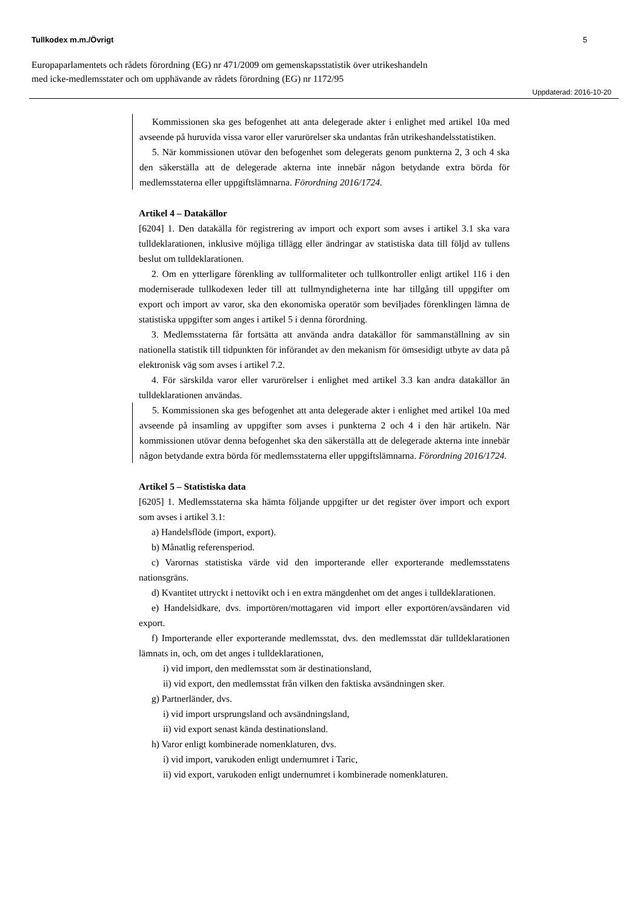Tullkodex m.m./Övrigt 5
Europaparlamentets och rådets förordning (EG) nr 471/2009 om gemenskapsstatistik över utrikeshandeln
med icke-medlemsstater och om upphävande av rådets förordning (EG) nr 1172/95
Uppdaterad: 2016-10-20
Kommissionen ska ges befogenhet att anta delegerade akter i enlighet med artikel 10a med avseende på huruvida vissa varor eller varurörelser ska undantas från utrikeshandelsstatistiken.
5. När kommissionen utövar den befogenhet som delegerats genom punkterna 2, 3 och 4 ska den säkerställa att de delegerade akterna inte innebär någon betydande extra börda för medlemsstaterna eller uppgiftslämnarna. Förordning 2016/1724.
Artikel 4 – Datakällor
[6204] 1. Den datakälla för registrering av import och export som avses i artikel 3.1 ska vara tulldeklarationen, inklusive möjliga tillägg eller ändringar av statistiska data till följd av tullens beslut om tulldeklarationen.
2. Om en ytterligare förenkling av tullformaliteter och tullkontroller enligt artikel 116 i den moderniserade tullkodexen leder till att tullmyndigheterna inte har tillgång till uppgifter om export och import av varor, ska den ekonomiska operatör som beviljades förenklingen lämna de statistiska uppgifter som anges i artikel 5 i denna förordning.
3. Medlemsstaterna får fortsätta att använda andra datakällor för sammanställning av sin nationella statistik till tidpunkten för införandet av den mekanism för ömsesidigt utbyte av data på elektronisk väg som avses i artikel 7.2.
4. För särskilda varor eller varurörelser i enlighet med artikel 3.3 kan andra datakällor än tulldeklarationen användas.
5. Kommissionen ska ges befogenhet att anta delegerade akter i enlighet med artikel 10a med avseende på insamling av uppgifter som avses i punkterna 2 och 4 i den här artikeln. När kommissionen utövar denna befogenhet ska den säkerställa att de delegerade akterna inte innebär någon betydande extra börda för medlemsstaterna eller uppgiftslämnarna. Förordning 2016/1724.
Artikel 5 – Statistiska data
[6205] 1. Medlemsstaterna ska hämta följande uppgifter ur det register över import och export som avses i artikel 3.1:
a) Handelsflöde (import, export).
b) Månatlig referensperiod.
c) Varornas statistiska värde vid den importerande eller exporterande medlemsstatens nationsgräns.
d) Kvantitet uttryckt i nettovikt och i en extra mängdenhet om det anges i tulldeklarationen.
e) Handelsidkare, dvs. importören/mottagaren vid import eller exportören/avsändaren vid export.
f) Importerande eller exporterande medlemsstat, dvs. den medlemsstat där tulldeklarationen lämnats in, och, om det anges i tulldeklarationen,
i) vid import, den medlemsstat som är destinationsland,
ii) vid export, den medlemsstat från vilken den faktiska avsändningen sker.
g) Partnerländer, dvs.
i) vid import ursprungsland och avsändningsland,
ii) vid export senast kända destinationsland.
h) Varor enligt kombinerade nomenklaturen, dvs.
i) vid import, varukoden enligt undernumret i Taric,
ii) vid export, varukoden enligt undernumret i kombinerade nomenklaturen.